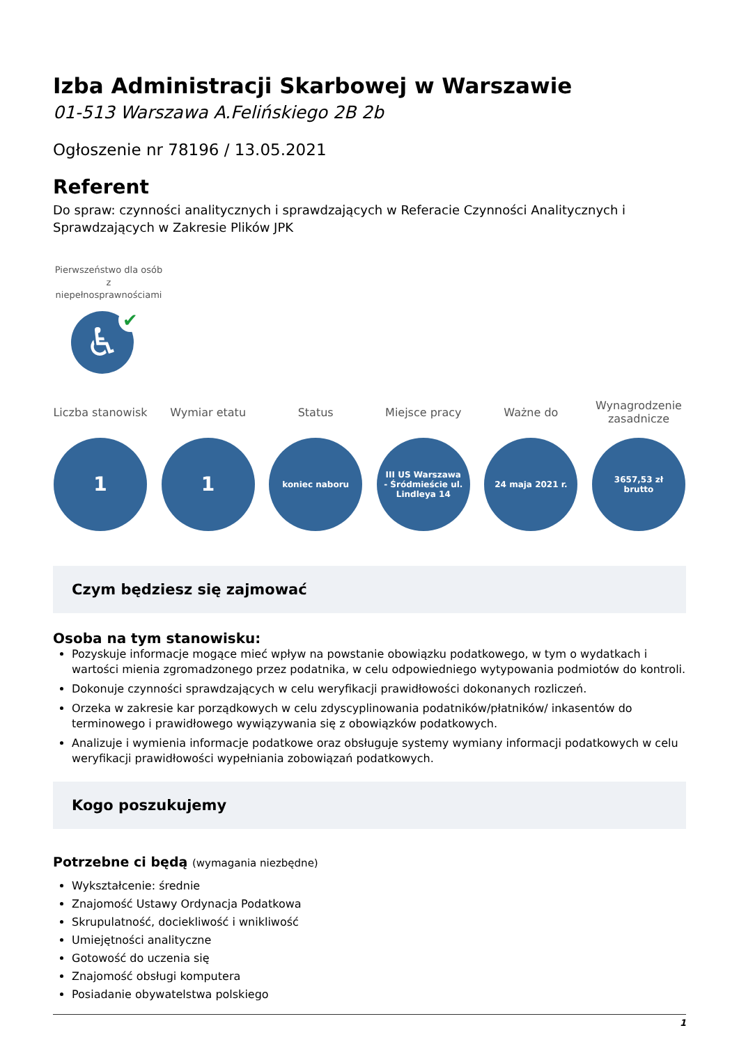Izba Administracji Skarbowej w Warszawie
01-513 Warszawa A.Felińskiego 2B 2b
Ogłoszenie nr 78196 / 13.05.2021
Referent
Do spraw: czynności analitycznych i sprawdzających w Referacie Czynności Analitycznych i Sprawdzających w Zakresie Plików JPK
Pierwszeństwo dla osób z niepełnosprawnościami
♿ ✔
Liczba stanowisk
1
Wymiar etatu
1
Status
koniec naboru
Miejsce pracy
III US Warszawa - Śródmieście ul. Lindleya 14
Ważne do
24 maja 2021 r.
Wynagrodzenie zasadnicze
3657,53 zł brutto
Czym będziesz się zajmować
Osoba na tym stanowisku:
Pozyskuje informacje mogące mieć wpływ na powstanie obowiązku podatkowego, w tym o wydatkach i wartości mienia zgromadzonego przez podatnika, w celu odpowiedniego wytypowania podmiotów do kontroli.
Dokonuje czynności sprawdzających w celu weryfikacji prawidłowości dokonanych rozliczeń.
Orzeka w zakresie kar porządkowych w celu zdyscyplinowania podatników/płatników/ inkasentów do terminowego i prawidłowego wywiązywania się z obowiązków podatkowych.
Analizuje i wymienia informacje podatkowe oraz obsługuje systemy wymiany informacji podatkowych w celu weryfikacji prawidłowości wypełniania zobowiązań podatkowych.
Kogo poszukujemy
Potrzebne ci będą (wymagania niezbędne)
Wykształcenie: średnie
Znajomość Ustawy Ordynacja Podatkowa
Skrupulatność, dociekliwość i wnikliwość
Umiejętności analityczne
Gotowość do uczenia się
Znajomość obsługi komputera
Posiadanie obywatelstwa polskiego
1